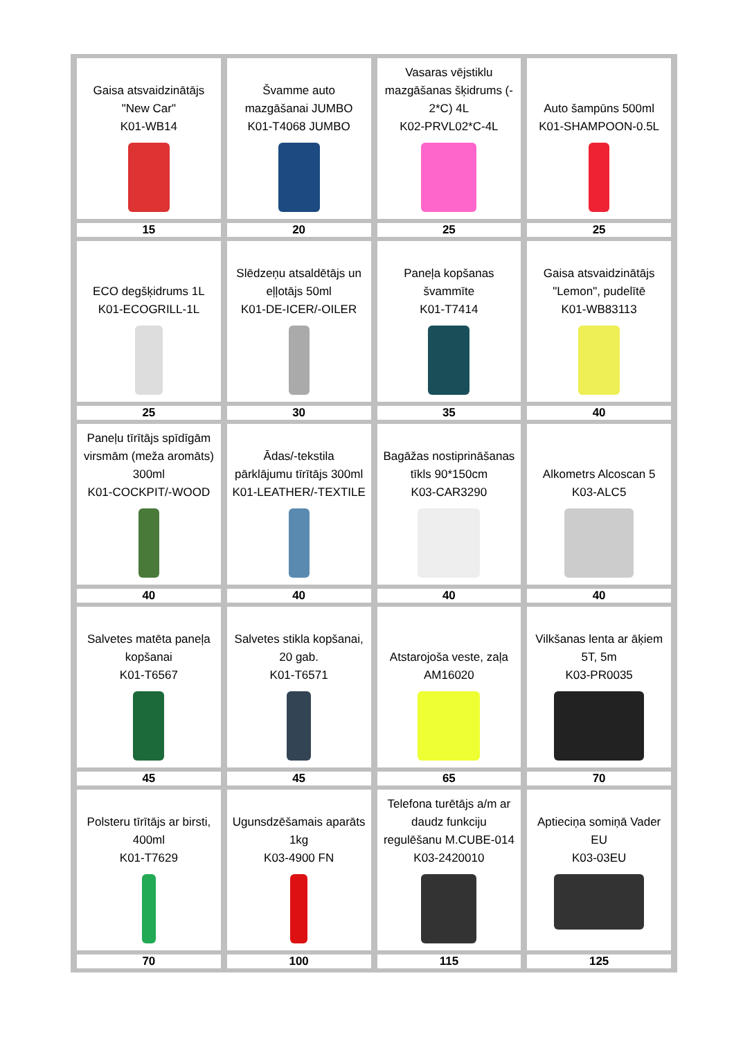| Gaisa atsvaidzinātājs "New Car" K01-WB14 | Švamme auto mazgāšanai JUMBO K01-T4068 JUMBO | Vasaras vējstiklu mazgāšanas šķidrums (- 2*C) 4L K02-PRVL02*C-4L | Auto šampūns 500ml K01-SHAMPOON-0.5L |
| 15 | 20 | 25 | 25 |
| ECO degšķidrums 1L K01-ECOGRILL-1L | Slēdzeņu atsaldētājs un eļļotājs 50ml K01-DE-ICER/-OILER | Paneļa kopšanas švammīte K01-T7414 | Gaisa atsvaidzinātājs "Lemon", pudelītē K01-WB83113 |
| 25 | 30 | 35 | 40 |
| Paneļu tīrītājs spīdīgām virsmām (meža aromāts) 300ml K01-COCKPIT/-WOOD | Ādas/-tekstila pārklājumu tīrītājs 300ml K01-LEATHER/-TEXTILE | Bagāžas nostiprināšanas tīkls 90*150cm K03-CAR3290 | Alkometrs Alcoscan 5 K03-ALC5 |
| 40 | 40 | 40 | 40 |
| Salvetes matēta paneļa kopšanai K01-T6567 | Salvetes stikla kopšanai, 20 gab. K01-T6571 | Atstarojoša veste, zaļa AM16020 | Vilkšanas lenta ar āķiem 5T, 5m K03-PR0035 |
| 45 | 45 | 65 | 70 |
| Polsteru tīrītājs ar birsti, 400ml K01-T7629 | Ugunsdzēšamais aparāts 1kg K03-4900 FN | Telefona turētājs a/m ar daudz funkciju regulēšanu M.CUBE-014 K03-2420010 | Aptieciņa somiņā Vader EU K03-03EU |
| 70 | 100 | 115 | 125 |